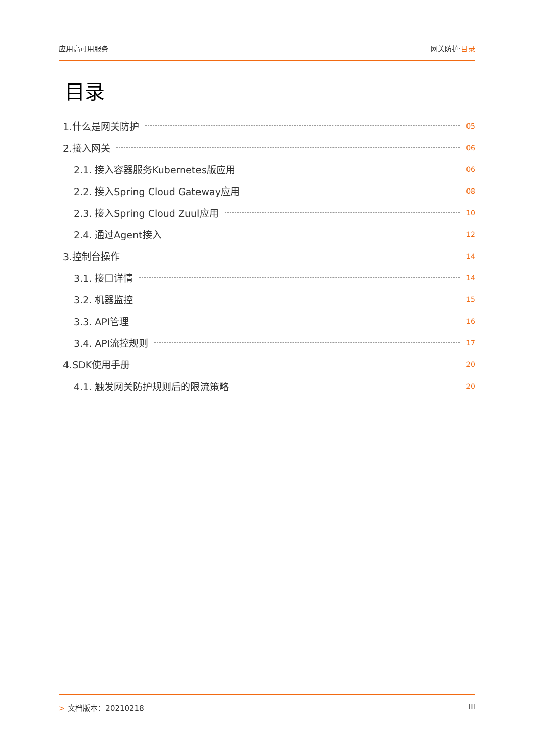应用高可用服务 网关防护·目录
目录
1.什么是网关防护 05
2.接入网关 06
2.1. 接入容器服务Kubernetes版应用 06
2.2. 接入Spring Cloud Gateway应用 08
2.3. 接入Spring Cloud Zuul应用 10
2.4. 通过Agent接入 12
3.控制台操作 14
3.1. 接口详情 14
3.2. 机器监控 15
3.3. API管理 16
3.4. API流控规则 17
4.SDK使用手册 20
4.1. 触发网关防护规则后的限流策略 20
> 文档版本：20210218 III